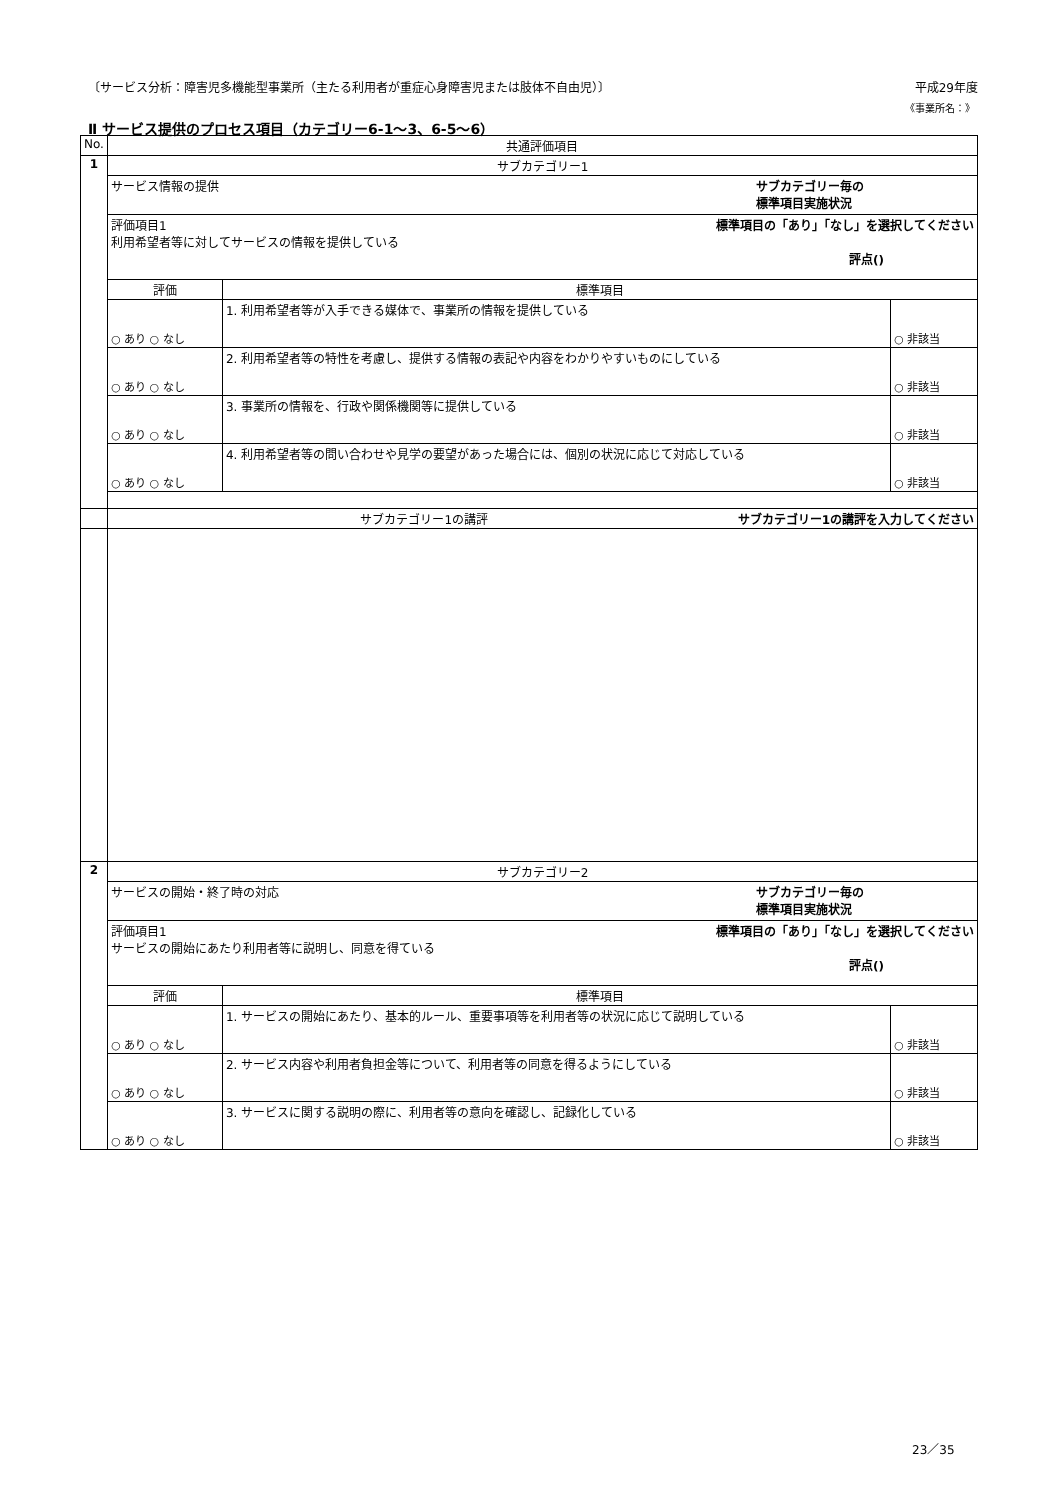〔サービス分析：障害児多機能型事業所（主たる利用者が重症心身障害児または肢体不自由児）〕 平成29年度
《事業所名：》
Ⅱ サービス提供のプロセス項目（カテゴリー6-1～3、6-5～6）
| No. | 共通評価項目 | | |
| --- | --- | --- | --- |
| 1 | サブカテゴリー1 | | |
| | サービス情報の提供 サブカテゴリー毎の 標準項目実施状況 | | |
| | 評価項目1 標準項目の「あり」「なし」を選択してください 利用希望者等に対してサービスの情報を提供している 評点() | | |
| | 評価 | 標準項目 | |
| | ○ あり ○ なし | 1. 利用希望者等が入手できる媒体で、事業所の情報を提供している | ○ 非該当 |
| | ○ あり ○ なし | 2. 利用希望者等の特性を考慮し、提供する情報の表記や内容をわかりやすいものにしている | ○ 非該当 |
| | ○ あり ○ なし | 3. 事業所の情報を、行政や関係機関等に提供している | ○ 非該当 |
| | ○ あり ○ なし | 4. 利用希望者等の問い合わせや見学の要望があった場合には、個別の状況に応じて対応している | ○ 非該当 |
| | サブカテゴリー1の講評 サブカテゴリー1の講評を入力してください | | |
| 2 | サブカテゴリー2 | | |
| | サービスの開始・終了時の対応 サブカテゴリー毎の 標準項目実施状況 | | |
| | 評価項目1 標準項目の「あり」「なし」を選択してください サービスの開始にあたり利用者等に説明し、同意を得ている 評点() | | |
| | 評価 | 標準項目 | |
| | ○ あり ○ なし | 1. サービスの開始にあたり、基本的ルール、重要事項等を利用者等の状況に応じて説明している | ○ 非該当 |
| | ○ あり ○ なし | 2. サービス内容や利用者負担金等について、利用者等の同意を得るようにしている | ○ 非該当 |
| | ○ あり ○ なし | 3. サービスに関する説明の際に、利用者等の意向を確認し、記録化している | ○ 非該当 |
23／35